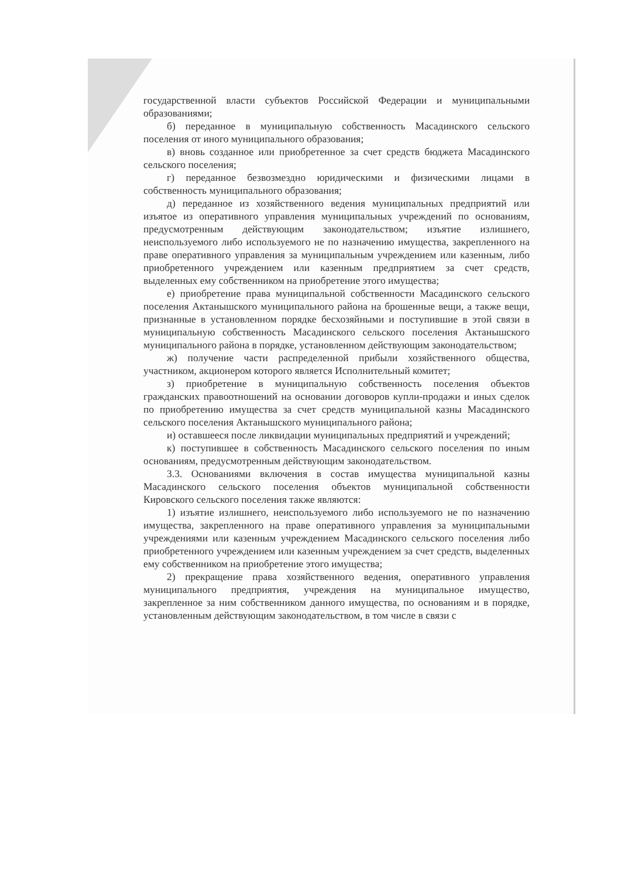государственной власти субъектов Российской Федерации и муниципальными образованиями;
б) переданное в муниципальную собственность Масадинского сельского поселения от иного муниципального образования;
в) вновь созданное или приобретенное за счет средств бюджета Масадинского сельского поселения;
г) переданное безвозмездно юридическими и физическими лицами в собственность муниципального образования;
д) переданное из хозяйственного ведения муниципальных предприятий или изъятое из оперативного управления муниципальных учреждений по основаниям, предусмотренным действующим законодательством; изъятие излишнего, неиспользуемого либо используемого не по назначению имущества, закрепленного на праве оперативного управления за муниципальным учреждением или казенным, либо приобретенного учреждением или казенным предприятием за счет средств, выделенных ему собственником на приобретение этого имущества;
е) приобретение права муниципальной собственности Масадинского сельского поселения Актанышского муниципального района на брошенные вещи, а также вещи, признанные в установленном порядке бесхозяйными и поступившие в этой связи в муниципальную собственность Масадинского сельского поселения Актанышского муниципального района в порядке, установленном действующим законодательством;
ж) получение части распределенной прибыли хозяйственного общества, участником, акционером которого является Исполнительный комитет;
з) приобретение в муниципальную собственность поселения объектов гражданских правоотношений на основании договоров купли-продажи и иных сделок по приобретению имущества за счет средств муниципальной казны Масадинского сельского поселения Актанышского муниципального района;
и) оставшееся после ликвидации муниципальных предприятий и учреждений;
к) поступившее в собственность Масадинского сельского поселения по иным основаниям, предусмотренным действующим законодательством.
3.3. Основаниями включения в состав имущества муниципальной казны Масадинского сельского поселения объектов муниципальной собственности Кировского сельского поселения также являются:
1) изъятие излишнего, неиспользуемого либо используемого не по назначению имущества, закрепленного на праве оперативного управления за муниципальными учреждениями или казенным учреждением Масадинского сельского поселения либо приобретенного учреждением или казенным учреждением за счет средств, выделенных ему собственником на приобретение этого имущества;
2) прекращение права хозяйственного ведения, оперативного управления муниципального предприятия, учреждения на муниципальное имущество, закрепленное за ним собственником данного имущества, по основаниям и в порядке, установленным действующим законодательством, в том числе в связи с